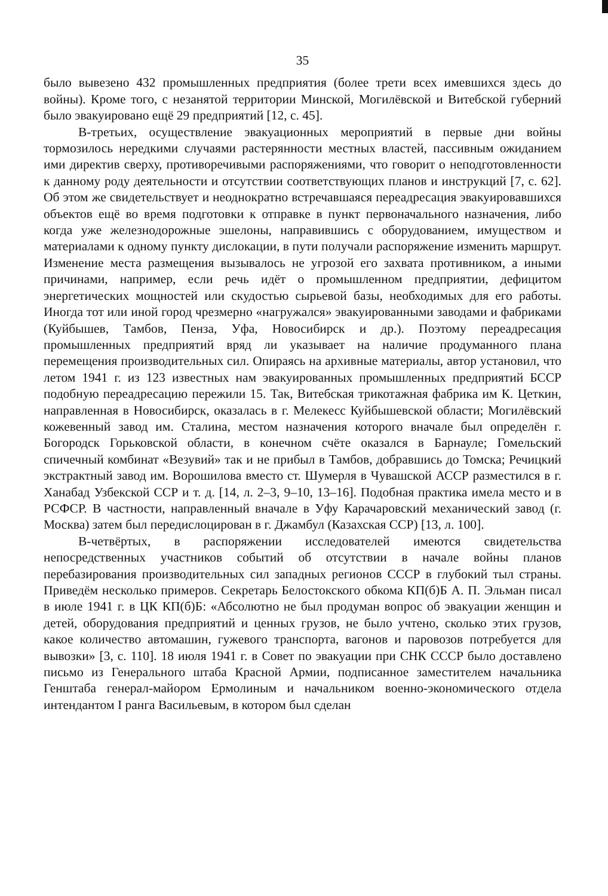35
было вывезено 432 промышленных предприятия (более трети всех имевшихся здесь до войны). Кроме того, с незанятой территории Минской, Могилёвской и Витебской губерний было эвакуировано ещё 29 предприятий [12, с. 45].
В-третьих, осуществление эвакуационных мероприятий в первые дни войны тормозилось нередкими случаями растерянности местных властей, пассивным ожиданием ими директив сверху, противоречивыми распоряжениями, что говорит о неподготовленности к данному роду деятельности и отсутствии соответствующих планов и инструкций [7, с. 62]. Об этом же свидетельствует и неоднократно встречавшаяся переадресация эвакуировавшихся объектов ещё во время подготовки к отправке в пункт первоначального назначения, либо когда уже железнодорожные эшелоны, направившись с оборудованием, имуществом и материалами к одному пункту дислокации, в пути получали распоряжение изменить маршрут. Изменение места размещения вызывалось не угрозой его захвата противником, а иными причинами, например, если речь идёт о промышленном предприятии, дефицитом энергетических мощностей или скудостью сырьевой базы, необходимых для его работы. Иногда тот или иной город чрезмерно «нагружался» эвакуированными заводами и фабриками (Куйбышев, Тамбов, Пенза, Уфа, Новосибирск и др.). Поэтому переадресация промышленных предприятий вряд ли указывает на наличие продуманного плана перемещения производительных сил. Опираясь на архивные материалы, автор установил, что летом 1941 г. из 123 известных нам эвакуированных промышленных предприятий БССР подобную переадресацию пережили 15. Так, Витебская трикотажная фабрика им К. Цеткин, направленная в Новосибирск, оказалась в г. Мелекесс Куйбышевской области; Могилёвский кожевенный завод им. Сталина, местом назначения которого вначале был определён г. Богородск Горьковской области, в конечном счёте оказался в Барнауле; Гомельский спичечный комбинат «Везувий» так и не прибыл в Тамбов, добравшись до Томска; Речицкий экстрактный завод им. Ворошилова вместо ст. Шумерля в Чувашской АССР разместился в г. Ханабад Узбекской ССР и т. д. [14, л. 2–3, 9–10, 13–16]. Подобная практика имела место и в РСФСР. В частности, направленный вначале в Уфу Карачаровский механический завод (г. Москва) затем был передислоцирован в г. Джамбул (Казахская ССР) [13, л. 100].
В-четвёртых, в распоряжении исследователей имеются свидетельства непосредственных участников событий об отсутствии в начале войны планов перебазирования производительных сил западных регионов СССР в глубокий тыл страны. Приведём несколько примеров. Секретарь Белостокского обкома КП(б)Б А. П. Эльман писал в июле 1941 г. в ЦК КП(б)Б: «Абсолютно не был продуман вопрос об эвакуации женщин и детей, оборудования предприятий и ценных грузов, не было учтено, сколько этих грузов, какое количество автомашин, гужевого транспорта, вагонов и паровозов потребуется для вывозки» [3, с. 110]. 18 июля 1941 г. в Совет по эвакуации при СНК СССР было доставлено письмо из Генерального штаба Красной Армии, подписанное заместителем начальника Генштаба генерал-майором Ермолиным и начальником военно-экономического отдела интендантом I ранга Васильевым, в котором был сделан